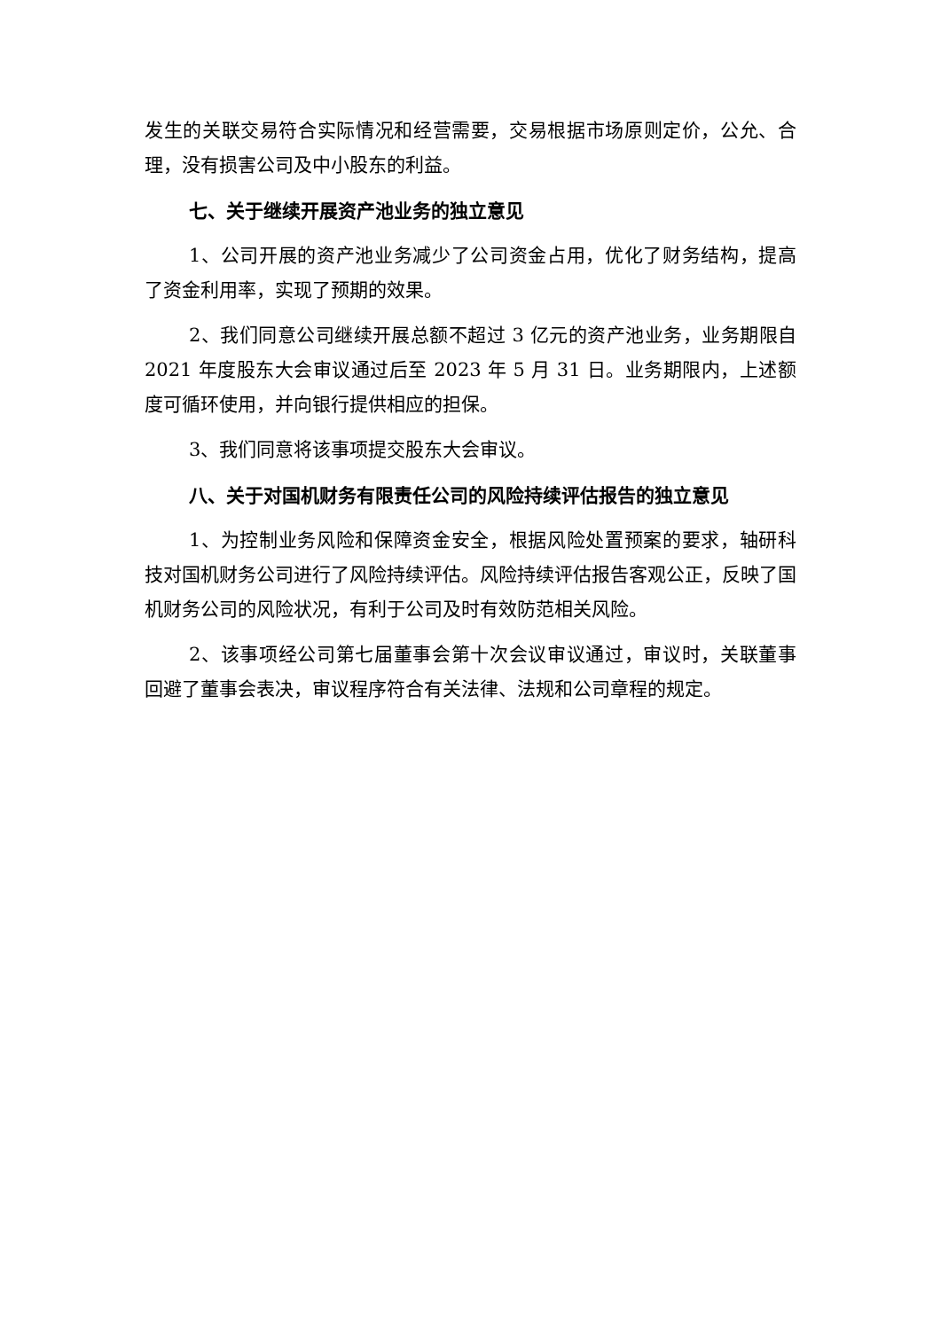发生的关联交易符合实际情况和经营需要，交易根据市场原则定价，公允、合理，没有损害公司及中小股东的利益。
七、关于继续开展资产池业务的独立意见
1、公司开展的资产池业务减少了公司资金占用，优化了财务结构，提高了资金利用率，实现了预期的效果。
2、我们同意公司继续开展总额不超过 3 亿元的资产池业务，业务期限自 2021 年度股东大会审议通过后至 2023 年 5 月 31 日。业务期限内，上述额度可循环使用，并向银行提供相应的担保。
3、我们同意将该事项提交股东大会审议。
八、关于对国机财务有限责任公司的风险持续评估报告的独立意见
1、为控制业务风险和保障资金安全，根据风险处置预案的要求，轴研科技对国机财务公司进行了风险持续评估。风险持续评估报告客观公正，反映了国机财务公司的风险状况，有利于公司及时有效防范相关风险。
2、该事项经公司第七届董事会第十次会议审议通过，审议时，关联董事回避了董事会表决，审议程序符合有关法律、法规和公司章程的规定。